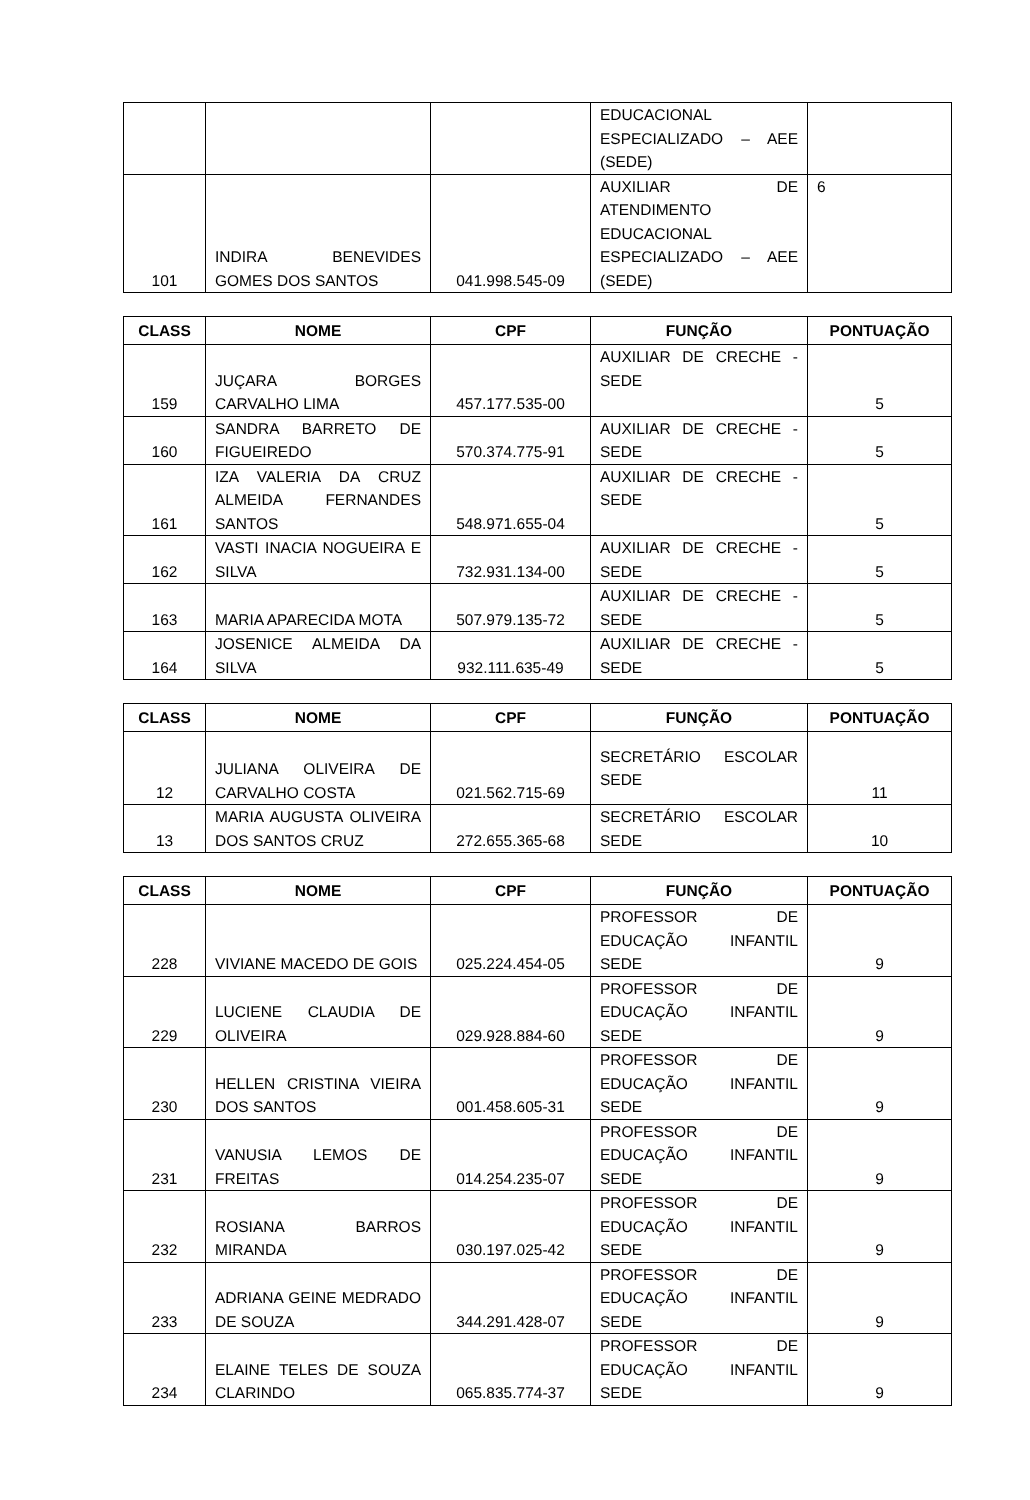| | | | EDUCACIONAL ESPECIALIZADO – AEE (SEDE) | |
| 101 | INDIRA BENEVIDES GOMES DOS SANTOS | 041.998.545-09 | AUXILIAR DE ATENDIMENTO EDUCACIONAL ESPECIALIZADO – AEE (SEDE) | 6 |
| CLASS | NOME | CPF | FUNÇÃO | PONTUAÇÃO |
| --- | --- | --- | --- | --- |
| 159 | JUÇARA BORGES CARVALHO LIMA | 457.177.535-00 | AUXILIAR DE CRECHE - SEDE | 5 |
| 160 | SANDRA BARRETO DE FIGUEIREDO | 570.374.775-91 | AUXILIAR DE CRECHE - SEDE | 5 |
| 161 | IZA VALERIA DA CRUZ ALMEIDA FERNANDES SANTOS | 548.971.655-04 | AUXILIAR DE CRECHE - SEDE | 5 |
| 162 | VASTI INACIA NOGUEIRA E SILVA | 732.931.134-00 | AUXILIAR DE CRECHE - SEDE | 5 |
| 163 | MARIA APARECIDA MOTA | 507.979.135-72 | AUXILIAR DE CRECHE - SEDE | 5 |
| 164 | JOSENICE ALMEIDA DA SILVA | 932.111.635-49 | AUXILIAR DE CRECHE - SEDE | 5 |
| CLASS | NOME | CPF | FUNÇÃO | PONTUAÇÃO |
| --- | --- | --- | --- | --- |
| 12 | JULIANA OLIVEIRA DE CARVALHO COSTA | 021.562.715-69 | SECRETÁRIO ESCOLAR SEDE | 11 |
| 13 | MARIA AUGUSTA OLIVEIRA DOS SANTOS CRUZ | 272.655.365-68 | SECRETÁRIO ESCOLAR SEDE | 10 |
| CLASS | NOME | CPF | FUNÇÃO | PONTUAÇÃO |
| --- | --- | --- | --- | --- |
| 228 | VIVIANE MACEDO DE GOIS | 025.224.454-05 | PROFESSOR DE EDUCAÇÃO INFANTIL SEDE | 9 |
| 229 | LUCIENE CLAUDIA DE OLIVEIRA | 029.928.884-60 | PROFESSOR DE EDUCAÇÃO INFANTIL SEDE | 9 |
| 230 | HELLEN CRISTINA VIEIRA DOS SANTOS | 001.458.605-31 | PROFESSOR DE EDUCAÇÃO INFANTIL SEDE | 9 |
| 231 | VANUSIA LEMOS DE FREITAS | 014.254.235-07 | PROFESSOR DE EDUCAÇÃO INFANTIL SEDE | 9 |
| 232 | ROSIANA BARROS MIRANDA | 030.197.025-42 | PROFESSOR DE EDUCAÇÃO INFANTIL SEDE | 9 |
| 233 | ADRIANA GEINE MEDRADO DE SOUZA | 344.291.428-07 | PROFESSOR DE EDUCAÇÃO INFANTIL SEDE | 9 |
| 234 | ELAINE TELES DE SOUZA CLARINDO | 065.835.774-37 | PROFESSOR DE EDUCAÇÃO INFANTIL SEDE | 9 |